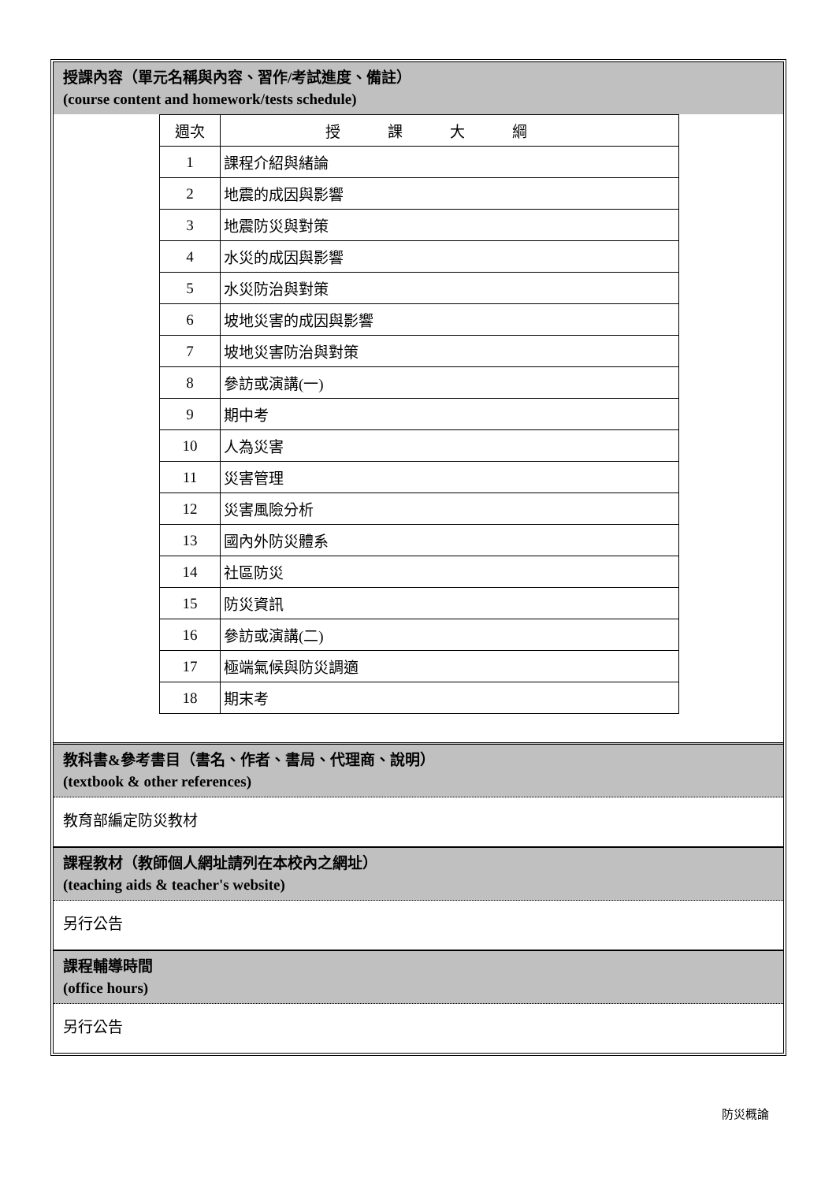授課內容（單元名稱與內容、習作/考試進度、備註）
(course content and homework/tests schedule)
| 週次 | 授課大綱 |
| 1 | 課程介紹與緒論 |
| 2 | 地震的成因與影響 |
| 3 | 地震防災與對策 |
| 4 | 水災的成因與影響 |
| 5 | 水災防治與對策 |
| 6 | 坡地災害的成因與影響 |
| 7 | 坡地災害防治與對策 |
| 8 | 參訪或演講(一) |
| 9 | 期中考 |
| 10 | 人為災害 |
| 11 | 災害管理 |
| 12 | 災害風險分析 |
| 13 | 國內外防災體系 |
| 14 | 社區防災 |
| 15 | 防災資訊 |
| 16 | 參訪或演講(二) |
| 17 | 極端氣候與防災調適 |
| 18 | 期末考 |
教科書&參考書目（書名、作者、書局、代理商、說明）
(textbook & other references)
教育部編定防災教材
課程教材（教師個人網址請列在本校內之網址）
(teaching aids & teacher's website)
另行公告
課程輔導時間
(office hours)
另行公告
防災概論